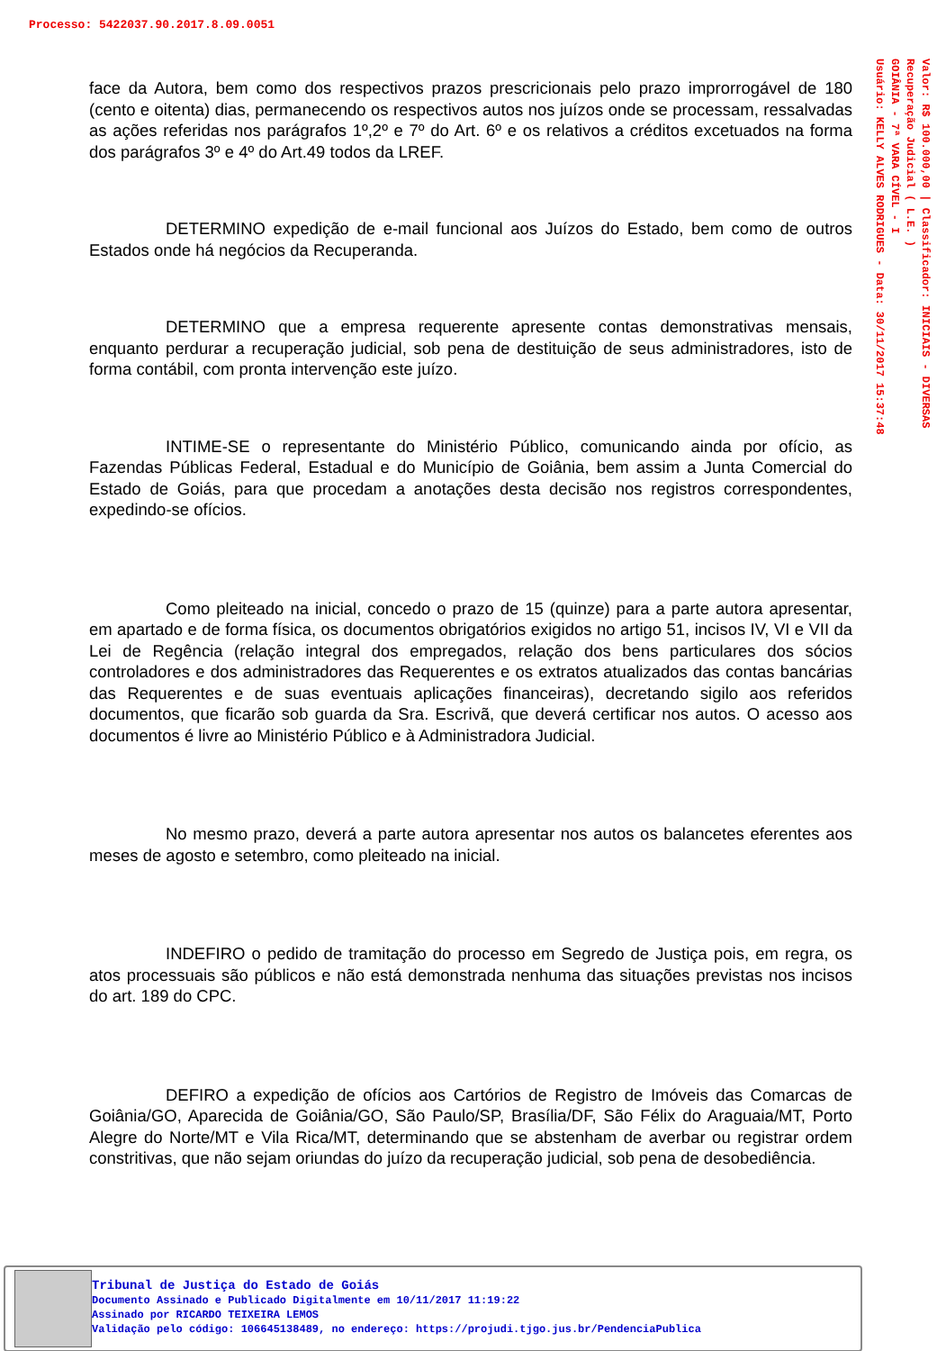Processo: 5422037.90.2017.8.09.0051
Valor: R$ 100.000,00 | Classificador: INICIAIS - DIVERSAS
Recuperação Judicial ( L.E. )
GOIÂNIA - 7ª VARA CÍVEL - I
Usuário: KELLY ALVES RODRIGUES - Data: 30/11/2017 15:37:48
face da Autora, bem como dos respectivos prazos prescricionais pelo prazo improrrogável de 180 (cento e oitenta) dias, permanecendo os respectivos autos nos juízos onde se processam, ressalvadas as ações referidas nos parágrafos 1º,2º e 7º do Art. 6º e os relativos a créditos excetuados na forma dos parágrafos 3º e 4º do Art.49 todos da LREF.
DETERMINO expedição de e-mail funcional aos Juízos do Estado, bem como de outros Estados onde há negócios da Recuperanda.
DETERMINO que a empresa requerente apresente contas demonstrativas mensais, enquanto perdurar a recuperação judicial, sob pena de destituição de seus administradores, isto de forma contábil, com pronta intervenção este juízo.
INTIME-SE o representante do Ministério Público, comunicando ainda por ofício, as Fazendas Públicas Federal, Estadual e do Município de Goiânia, bem assim a Junta Comercial do Estado de Goiás, para que procedam a anotações desta decisão nos registros correspondentes, expedindo-se ofícios.
Como pleiteado na inicial, concedo o prazo de 15 (quinze) para a parte autora apresentar, em apartado e de forma física, os documentos obrigatórios exigidos no artigo 51, incisos IV, VI e VII da Lei de Regência (relação integral dos empregados, relação dos bens particulares dos sócios controladores e dos administradores das Requerentes e os extratos atualizados das contas bancárias das Requerentes e de suas eventuais aplicações financeiras), decretando sigilo aos referidos documentos, que ficarão sob guarda da Sra. Escrivã, que deverá certificar nos autos. O acesso aos documentos é livre ao Ministério Público e à Administradora Judicial.
No mesmo prazo, deverá a parte autora apresentar nos autos os balancetes eferentes aos meses de agosto e setembro, como pleiteado na inicial.
INDEFIRO o pedido de tramitação do processo em Segredo de Justiça pois, em regra, os atos processuais são públicos e não está demonstrada nenhuma das situações previstas nos incisos do art. 189 do CPC.
DEFIRO a expedição de ofícios aos Cartórios de Registro de Imóveis das Comarcas de Goiânia/GO, Aparecida de Goiânia/GO, São Paulo/SP, Brasília/DF, São Félix do Araguaia/MT, Porto Alegre do Norte/MT e Vila Rica/MT, determinando que se abstenham de averbar ou registrar ordem constritivas, que não sejam oriundas do juízo da recuperação judicial, sob pena de desobediência.
Tribunal de Justiça do Estado de Goiás
Documento Assinado e Publicado Digitalmente em 10/11/2017 11:19:22
Assinado por RICARDO TEIXEIRA LEMOS
Validação pelo código: 106645138489, no endereço: https://projudi.tjgo.jus.br/PendenciaPublica